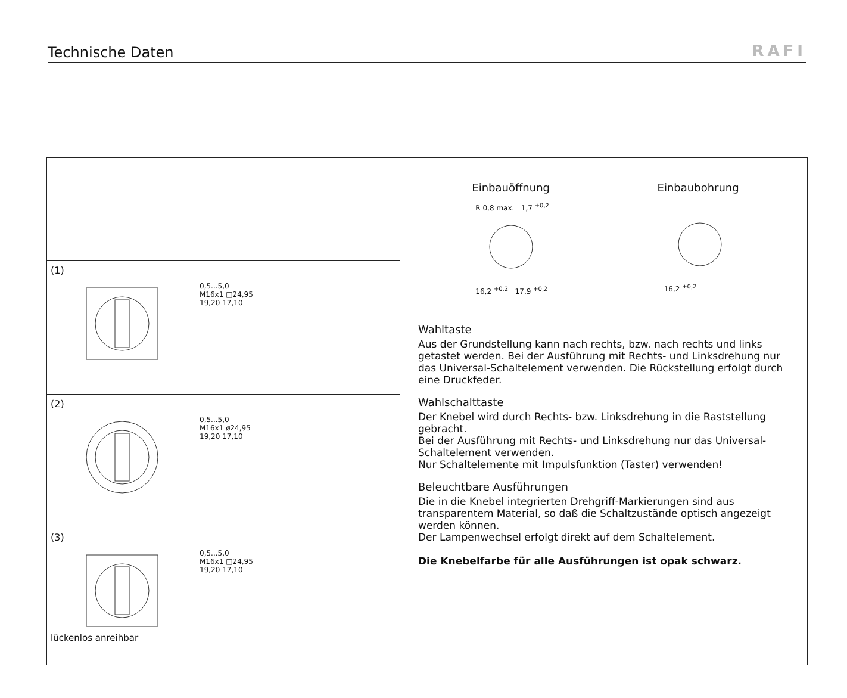Technische Daten
RAFI
(1)
0,5...5,0
M16x1 □24,95
19,20 17,10
(2)
0,5...5,0
M16x1 ø24,95
19,20 17,10
(3)
0,5...5,0
M16x1 □24,95
19,20 17,10
lückenlos anreihbar
Einbauöffnung Einbaubohrung
R 0,8 max. 1,7 <sup>+0,2</sup>
16,2 <sup>+0,2</sup> 17,9 <sup>+0,2</sup>
16,2 <sup>+0,2</sup>
Wahltaste
Aus der Grundstellung kann nach rechts, bzw. nach rechts und links getastet werden. Bei der Ausführung mit Rechts- und Linksdrehung nur das Universal-Schaltelement verwenden. Die Rückstellung erfolgt durch eine Druckfeder.
Wahlschalttaste
Der Knebel wird durch Rechts- bzw. Linksdrehung in die Raststellung gebracht.
Bei der Ausführung mit Rechts- und Linksdrehung nur das Universal-Schaltelement verwenden.
Nur Schaltelemente mit Impulsfunktion (Taster) verwenden!
Beleuchtbare Ausführungen
Die in die Knebel integrierten Drehgriff-Markierungen sind aus transparentem Material, so daß die Schaltzustände optisch angezeigt werden können.
Der Lampenwechsel erfolgt direkt auf dem Schaltelement.
Die Knebelfarbe für alle Ausführungen ist opak schwarz.